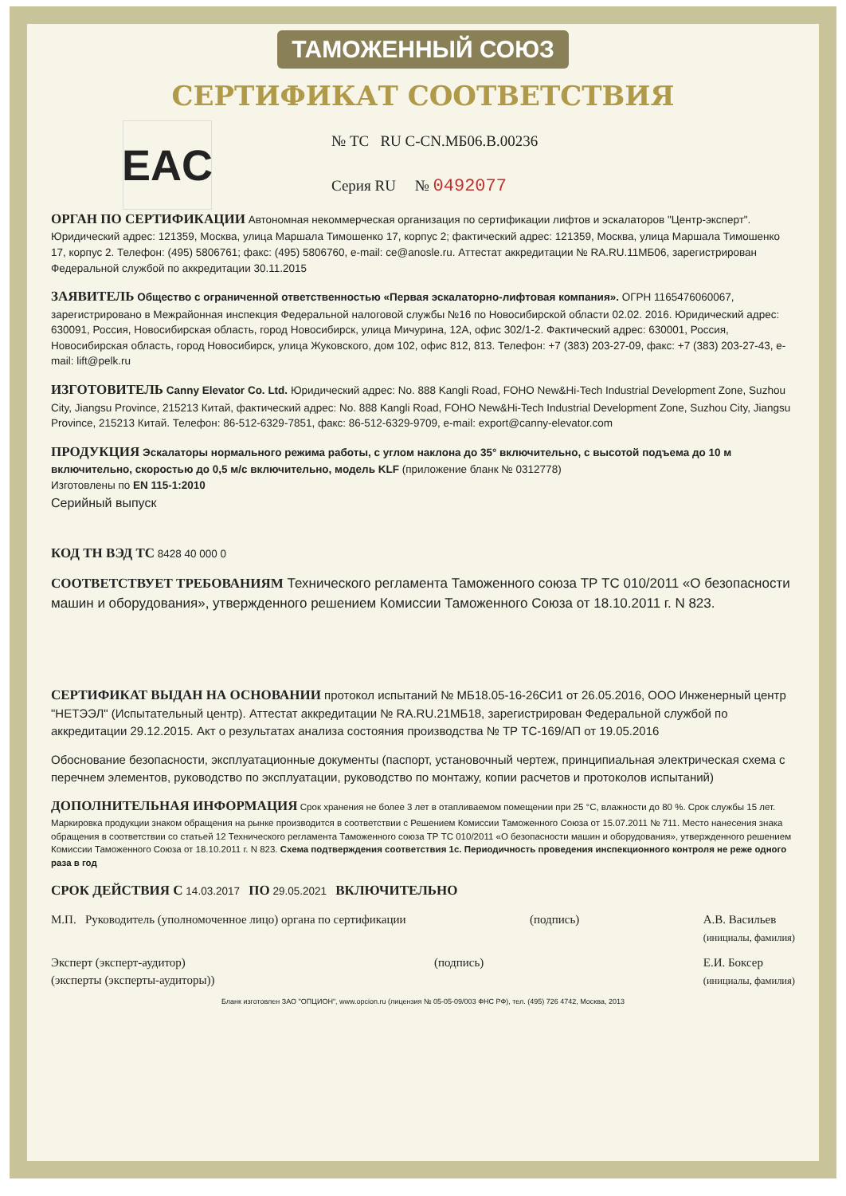ТАМОЖЕННЫЙ СОЮЗ
СЕРТИФИКАТ СООТВЕТСТВИЯ
EAC
№ ТС RU C-CN.МБ06.В.00236
Серия RU № 0492077
ОРГАН ПО СЕРТИФИКАЦИИ Автономная некоммерческая организация по сертификации лифтов и эскалаторов "Центр-эксперт". Юридический адрес: 121359, Москва, улица Маршала Тимошенко 17, корпус 2; фактический адрес: 121359, Москва, улица Маршала Тимошенко 17, корпус 2. Телефон: (495) 5806761; факс: (495) 5806760, e-mail: ce@anosle.ru. Аттестат аккредитации № RA.RU.11МБ06, зарегистрирован Федеральной службой по аккредитации 30.11.2015
ЗАЯВИТЕЛЬ Общество с ограниченной ответственностью «Первая эскалаторно-лифтовая компания». ОГРН 1165476060067, зарегистрировано в Межрайонная инспекция Федеральной налоговой службы №16 по Новосибирской области 02.02. 2016. Юридический адрес: 630091, Россия, Новосибирская область, город Новосибирск, улица Мичурина, 12А, офис 302/1-2. Фактический адрес: 630001, Россия, Новосибирская область, город Новосибирск, улица Жуковского, дом 102, офис 812, 813. Телефон: +7 (383) 203-27-09, факс: +7 (383) 203-27-43, e-mail: lift@pelk.ru
ИЗГОТОВИТЕЛЬ Canny Elevator Co. Ltd. Юридический адрес: No. 888 Kangli Road, FOHO New&Hi-Tech Industrial Development Zone, Suzhou City, Jiangsu Province, 215213 Китай, фактический адрес: No. 888 Kangli Road, FOHO New&Hi-Tech Industrial Development Zone, Suzhou City, Jiangsu Province, 215213 Китай. Телефон: 86-512-6329-7851, факс: 86-512-6329-9709, e-mail: export@canny-elevator.com
ПРОДУКЦИЯ Эскалаторы нормального режима работы, с углом наклона до 35° включительно, с высотой подъема до 10 м включительно, скоростью до 0,5 м/с включительно, модель KLF (приложение бланк № 0312778)
Изготовлены по EN 115-1:2010
Серийный выпуск
КОД ТН ВЭД ТС 8428 40 000 0
СООТВЕТСТВУЕТ ТРЕБОВАНИЯМ Технического регламента Таможенного союза ТР ТС 010/2011 «О безопасности машин и оборудования», утвержденного решением Комиссии Таможенного Союза от 18.10.2011 г. N 823.
СЕРТИФИКАТ ВЫДАН НА ОСНОВАНИИ протокол испытаний № МБ18.05-16-26СИ1 от 26.05.2016, ООО Инженерный центр "НЕТЭЭЛ" (Испытательный центр). Аттестат аккредитации № RA.RU.21МБ18, зарегистрирован Федеральной службой по аккредитации 29.12.2015. Акт о результатах анализа состояния производства № ТР ТС-169/АП от 19.05.2016
Обоснование безопасности, эксплуатационные документы (паспорт, установочный чертеж, принципиальная электрическая схема с перечнем элементов, руководство по эксплуатации, руководство по монтажу, копии расчетов и протоколов испытаний)
ДОПОЛНИТЕЛЬНАЯ ИНФОРМАЦИЯ Срок хранения не более 3 лет в отапливаемом помещении при 25 °С, влажности до 80 %. Срок службы 15 лет. Маркировка продукции знаком обращения на рынке производится в соответствии с Решением Комиссии Таможенного Союза от 15.07.2011 № 711. Место нанесения знака обращения в соответствии со статьей 12 Технического регламента Таможенного союза ТР ТС 010/2011 «О безопасности машин и оборудования», утвержденного решением Комиссии Таможенного Союза от 18.10.2011 г. N 823. Схема подтверждения соответствия 1с. Периодичность проведения инспекционного контроля не реже одного раза в год
СРОК ДЕЙСТВИЯ С 14.03.2017 ПО 29.05.2021 ВКЛЮЧИТЕЛЬНО
М.П. Руководитель (уполномоченное лицо) органа по сертификации
(подпись) А.В. Васильев
(инициалы, фамилия)
Эксперт (эксперт-аудитор)
(эксперты (эксперты-аудиторы))
(подпись) Е.И. Боксер
(инициалы, фамилия)
Бланк изготовлен ЗАО "ОПЦИОН", www.opcion.ru (лицензия № 05-05-09/003 ФНС РФ), тел. (495) 726 4742, Москва, 2013